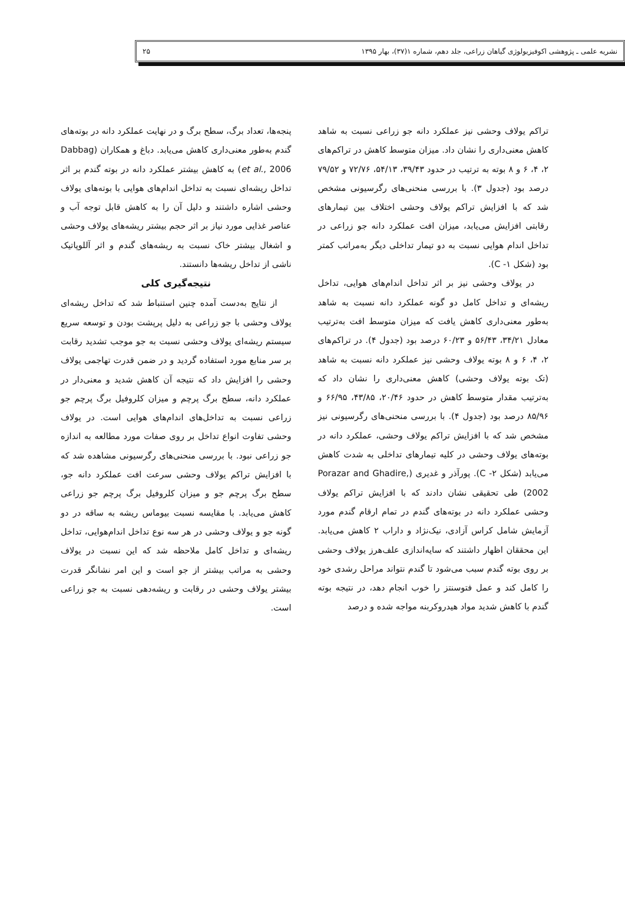نشریه علمی ـ پژوهشی اکوفیزیولوژی گیاهان زراعی، جلد دهم، شماره ۱(۳۷)، بهار ۱۳۹۵ ۲۵
تراکم یولاف وحشی نیز عملکرد دانه جو زراعی نسبت به شاهد کاهش معنی‌داری را نشان داد. میزان متوسط کاهش در تراکم‌های ۲، ۴، ۶ و ۸ بوته به ترتیب در حدود ۳۹/۴۳، ۵۴/۱۳، ۷۲/۷۶ و ۷۹/۵۲ درصد بود (جدول ۳). با بررسی منحنی‌های رگرسیونی مشخص شد که با افزایش تراکم یولاف وحشی اختلاف بین تیمارهای رقابتی افزایش می‌یابد، میزان افت عملکرد دانه جو زراعی در تداخل اندام هوایی نسبت به دو تیمار تداخلی دیگر به‌مراتب کمتر بود (شکل ۱- C).
در یولاف وحشی نیز بر اثر تداخل اندام‌های هوایی، تداخل ریشه‌ای و تداخل کامل دو گونه عملکرد دانه نسبت به شاهد به‌طور معنی‌داری کاهش یافت که میزان متوسط افت به‌ترتیب معادل ۳۴/۲۱، ۵۶/۴۳ و ۶۰/۲۳ درصد بود (جدول ۴). در تراکم‌های ۲، ۴، ۶ و ۸ بوته یولاف وحشی نیز عملکرد دانه نسبت به شاهد (تک بوته یولاف وحشی) کاهش معنی‌داری را نشان داد که به‌ترتیب مقدار متوسط کاهش در حدود ۲۰/۴۶، ۴۳/۸۵، ۶۶/۹۵ و ۸۵/۹۶ درصد بود (جدول ۴). با بررسی منحنی‌های رگرسیونی نیز مشخص شد که با افزایش تراکم یولاف وحشی، عملکرد دانه در بوته‌های یولاف وحشی در کلیه تیمارهای تداخلی به شدت کاهش می‌یابد (شکل ۲- C). پورآذر و غدیری (Porazar and Ghadire, 2002) طی تحقیقی نشان دادند که با افزایش تراکم یولاف وحشی عملکرد دانه در بوته‌های گندم در تمام ارقام گندم مورد آزمایش شامل کراس آزادی، نیک‌نژاد و داراب ۲ کاهش می‌یابد. این محققان اظهار داشتند که سایه‌اندازی علف‌هرز یولاف وحشی بر روی بوته گندم سبب می‌شود تا گندم نتواند مراحل رشدی خود را کامل کند و عمل فتوسنتز را خوب انجام دهد، در نتیجه بوته گندم با کاهش شدید مواد هیدروکربنه مواجه شده و درصد
پنجه‌ها، تعداد برگ، سطح برگ و در نهایت عملکرد دانه در بوته‌های گندم به‌طور معنی‌داری کاهش می‌یابد. دباغ و همکاران (Dabbag et al., 2006) به کاهش بیشتر عملکرد دانه در بوته گندم بر اثر تداخل ریشه‌ای نسبت به تداخل اندام‌های هوایی با بوته‌های یولاف وحشی اشاره داشتند و دلیل آن را به کاهش قابل توجه آب و عناصر غذایی مورد نیاز بر اثر حجم بیشتر ریشه‌های یولاف وحشی و اشغال بیشتر خاک نسبت به ریشه‌های گندم و اثر آللوپاتیک ناشی از تداخل ریشه‌ها دانستند.
نتیجه‌گیری کلی
از نتایج به‌دست آمده چنین استنباط شد که تداخل ریشه‌ای یولاف وحشی با جو زراعی به دلیل پرپشت بودن و توسعه سریع سیستم ریشه‌ای یولاف وحشی نسبت به جو موجب تشدید رقابت بر سر منابع مورد استفاده گردید و در ضمن قدرت تهاجمی یولاف وحشی را افزایش داد که نتیجه آن کاهش شدید و معنی‌دار در عملکرد دانه، سطح برگ پرچم و میزان کلروفیل برگ پرچم جو زراعی نسبت به تداخل‌های اندام‌های هوایی است. در یولاف وحشی تفاوت انواع تداخل بر روی صفات مورد مطالعه به اندازه جو زراعی نبود. با بررسی منحنی‌های رگرسیونی مشاهده شد که با افزایش تراکم یولاف وحشی سرعت افت عملکرد دانه جو، سطح برگ پرچم جو و میزان کلروفیل برگ پرچم جو زراعی کاهش می‌یابد. با مقایسه نسبت بیوماس ریشه به ساقه در دو گونه جو و یولاف وحشی در هر سه نوع تداخل اندام‌هوایی، تداخل ریشه‌ای و تداخل کامل ملاحظه شد که این نسبت در یولاف وحشی به مراتب بیشتر از جو است و این امر نشانگر قدرت بیشتر یولاف وحشی در رقابت و ریشه‌دهی نسبت به جو زراعی است.